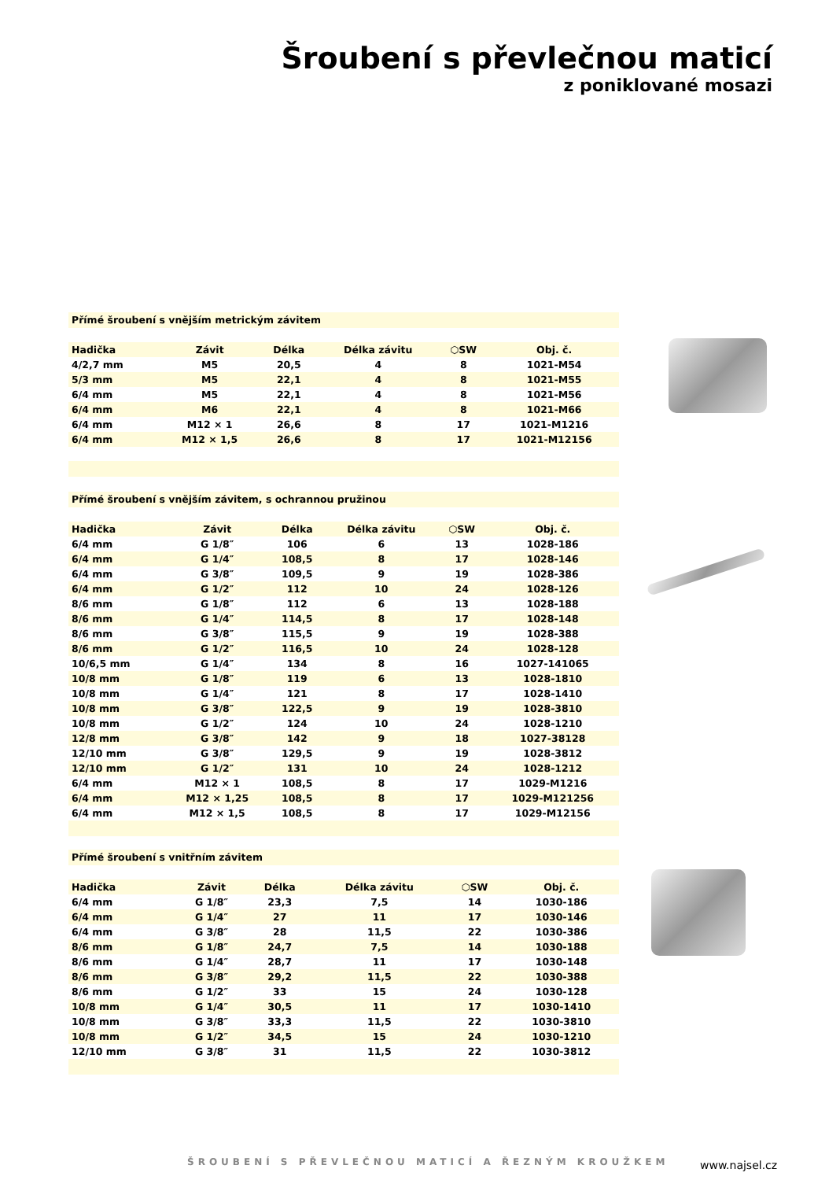Šroubení s převlečnou maticí
z poniklované mosazi
Přímé šroubení s vnějším metrickým závitem
| Hadička | Závit | Délka | Délka závitu | ⬡SW | Obj. č. |
| --- | --- | --- | --- | --- | --- |
| 4/2,7 mm | M5 | 20,5 | 4 | 8 | 1021-M54 |
| 5/3 mm | M5 | 22,1 | 4 | 8 | 1021-M55 |
| 6/4 mm | M5 | 22,1 | 4 | 8 | 1021-M56 |
| 6/4 mm | M6 | 22,1 | 4 | 8 | 1021-M66 |
| 6/4 mm | M12 × 1 | 26,6 | 8 | 17 | 1021-M1216 |
| 6/4 mm | M12 × 1,5 | 26,6 | 8 | 17 | 1021-M12156 |
Přímé šroubení s vnějším závitem, s ochrannou pružinou
| Hadička | Závit | Délka | Délka závitu | ⬡SW | Obj. č. |
| --- | --- | --- | --- | --- | --- |
| 6/4 mm | G 1/8″ | 106 | 6 | 13 | 1028-186 |
| 6/4 mm | G 1/4″ | 108,5 | 8 | 17 | 1028-146 |
| 6/4 mm | G 3/8″ | 109,5 | 9 | 19 | 1028-386 |
| 6/4 mm | G 1/2″ | 112 | 10 | 24 | 1028-126 |
| 8/6 mm | G 1/8″ | 112 | 6 | 13 | 1028-188 |
| 8/6 mm | G 1/4″ | 114,5 | 8 | 17 | 1028-148 |
| 8/6 mm | G 3/8″ | 115,5 | 9 | 19 | 1028-388 |
| 8/6 mm | G 1/2″ | 116,5 | 10 | 24 | 1028-128 |
| 10/6,5 mm | G 1/4″ | 134 | 8 | 16 | 1027-141065 |
| 10/8 mm | G 1/8″ | 119 | 6 | 13 | 1028-1810 |
| 10/8 mm | G 1/4″ | 121 | 8 | 17 | 1028-1410 |
| 10/8 mm | G 3/8″ | 122,5 | 9 | 19 | 1028-3810 |
| 10/8 mm | G 1/2″ | 124 | 10 | 24 | 1028-1210 |
| 12/8 mm | G 3/8″ | 142 | 9 | 18 | 1027-38128 |
| 12/10 mm | G 3/8″ | 129,5 | 9 | 19 | 1028-3812 |
| 12/10 mm | G 1/2″ | 131 | 10 | 24 | 1028-1212 |
| 6/4 mm | M12 × 1 | 108,5 | 8 | 17 | 1029-M1216 |
| 6/4 mm | M12 × 1,25 | 108,5 | 8 | 17 | 1029-M121256 |
| 6/4 mm | M12 × 1,5 | 108,5 | 8 | 17 | 1029-M12156 |
Přímé šroubení s vnitřním závitem
| Hadička | Závit | Délka | Délka závitu | ⬡SW | Obj. č. |
| --- | --- | --- | --- | --- | --- |
| 6/4 mm | G 1/8″ | 23,3 | 7,5 | 14 | 1030-186 |
| 6/4 mm | G 1/4″ | 27 | 11 | 17 | 1030-146 |
| 6/4 mm | G 3/8″ | 28 | 11,5 | 22 | 1030-386 |
| 8/6 mm | G 1/8″ | 24,7 | 7,5 | 14 | 1030-188 |
| 8/6 mm | G 1/4″ | 28,7 | 11 | 17 | 1030-148 |
| 8/6 mm | G 3/8″ | 29,2 | 11,5 | 22 | 1030-388 |
| 8/6 mm | G 1/2″ | 33 | 15 | 24 | 1030-128 |
| 10/8 mm | G 1/4″ | 30,5 | 11 | 17 | 1030-1410 |
| 10/8 mm | G 3/8″ | 33,3 | 11,5 | 22 | 1030-3810 |
| 10/8 mm | G 1/2″ | 34,5 | 15 | 24 | 1030-1210 |
| 12/10 mm | G 3/8″ | 31 | 11,5 | 22 | 1030-3812 |
ŠROUBENÍ S PŘEVLEČNOU MATICÍ A ŘEZNÝM KROUŽKEM
www.najsel.cz